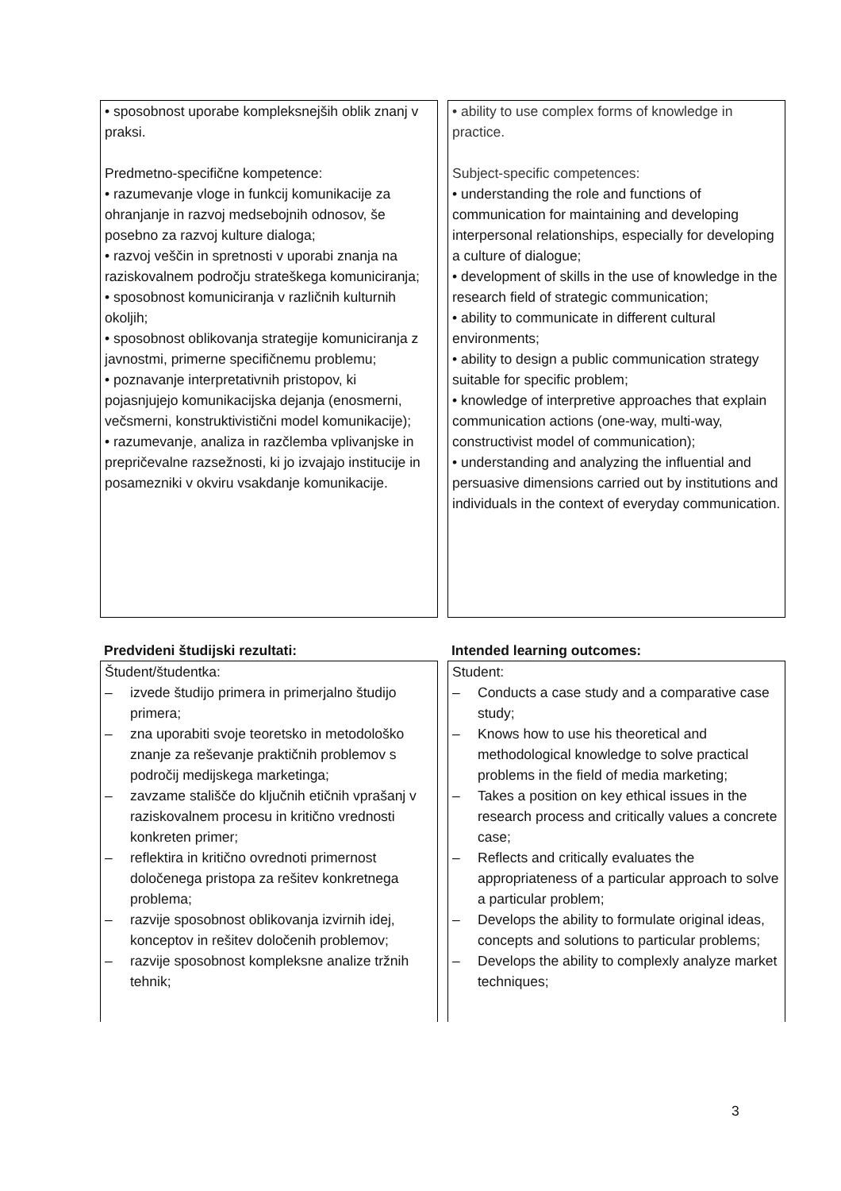| • sposobnost uporabe kompleksnejših oblik znanj v praksi. Predmetno-specifične kompetence: • razumevanje vloge in funkcij komunikacije za ohranjanje in razvoj medsebojnih odnosov, še posebno za razvoj kulture dialoga; • razvoj veščin in spretnosti v uporabi znanja na raziskovalnem področju strateškega komuniciranja; • sposobnost komuniciranja v različnih kulturnih okoljih; • sposobnost oblikovanja strategije komuniciranja z javnostmi, primerne specifičnemu problemu; • poznavanje interpretativnih pristopov, ki pojasnjujejo komunikacijska dejanja (enosmerni, večsmerni, konstruktivistični model komunikacije); • razumevanje, analiza in razčlemba vplivanjske in prepričevalne razsežnosti, ki jo izvajajo institucije in posamezniki v okviru vsakdanje komunikacije. | • ability to use complex forms of knowledge in practice. Subject-specific competences: • understanding the role and functions of communication for maintaining and developing interpersonal relationships, especially for developing a culture of dialogue; • development of skills in the use of knowledge in the research field of strategic communication; • ability to communicate in different cultural environments; • ability to design a public communication strategy suitable for specific problem; • knowledge of interpretive approaches that explain communication actions (one-way, multi-way, constructivist model of communication); • understanding and analyzing the influential and persuasive dimensions carried out by institutions and individuals in the context of everyday communication. |
| Predvideni študijski rezultati: | Intended learning outcomes: |
| Študent/študentka: – izvede študijo primera in primerjalno študijo primera; – zna uporabiti svoje teoretsko in metodološko znanje za reševanje praktičnih problemov s področij medijskega marketinga; – zavzame stališče do ključnih etičnih vprašanj v raziskovalnem procesu in kritično vrednosti konkreten primer; – reflektira in kritično ovrednoti primernost določenega pristopa za rešitev konkretnega problema; – razvije sposobnost oblikovanja izvirnih idej, konceptov in rešitev določenih problemov; – razvije sposobnost kompleksne analize tržnih tehnik; | Student: – Conducts a case study and a comparative case study; – Knows how to use his theoretical and methodological knowledge to solve practical problems in the field of media marketing; – Takes a position on key ethical issues in the research process and critically values a concrete case; – Reflects and critically evaluates the appropriateness of a particular approach to solve a particular problem; – Develops the ability to formulate original ideas, concepts and solutions to particular problems; – Develops the ability to complexly analyze market techniques; |
3